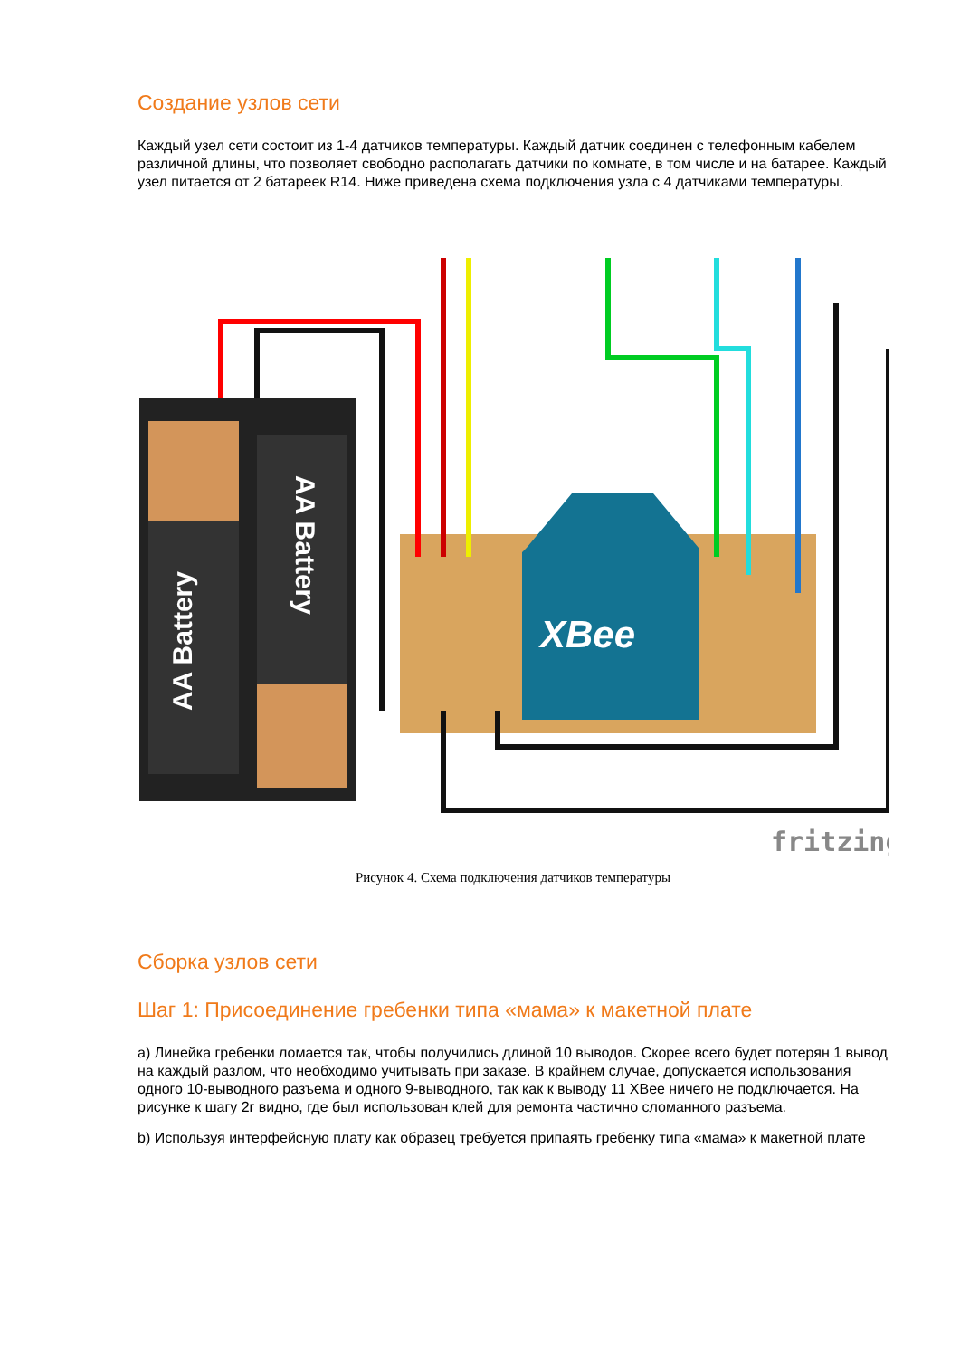Создание узлов сети
Каждый узел сети состоит из 1-4 датчиков температуры. Каждый датчик соединен с телефонным кабелем различной длины, что позволяет свободно располагать датчики по комнате, в том числе и на батарее. Каждый узел питается от 2 батареек R14. Ниже приведена схема подключения узла с 4 датчиками температуры.
AA Battery
AA Battery
XBee
fritzing
Рисунок 4. Схема подключения датчиков температуры
Сборка узлов сети
Шаг 1: Присоединение гребенки типа «мама» к макетной плате
a) Линейка гребенки ломается так, чтобы получились длиной 10 выводов. Скорее всего будет потерян 1 вывод на каждый разлом, что необходимо учитывать при заказе. В крайнем случае, допускается использования одного 10-выводного разъема и одного 9-выводного, так как к выводу 11 XBee ничего не подключается. На рисунке к шагу 2г видно, где был использован клей для ремонта частично сломанного разъема.
b) Используя интерфейсную плату как образец требуется припаять гребенку типа «мама» к макетной плате